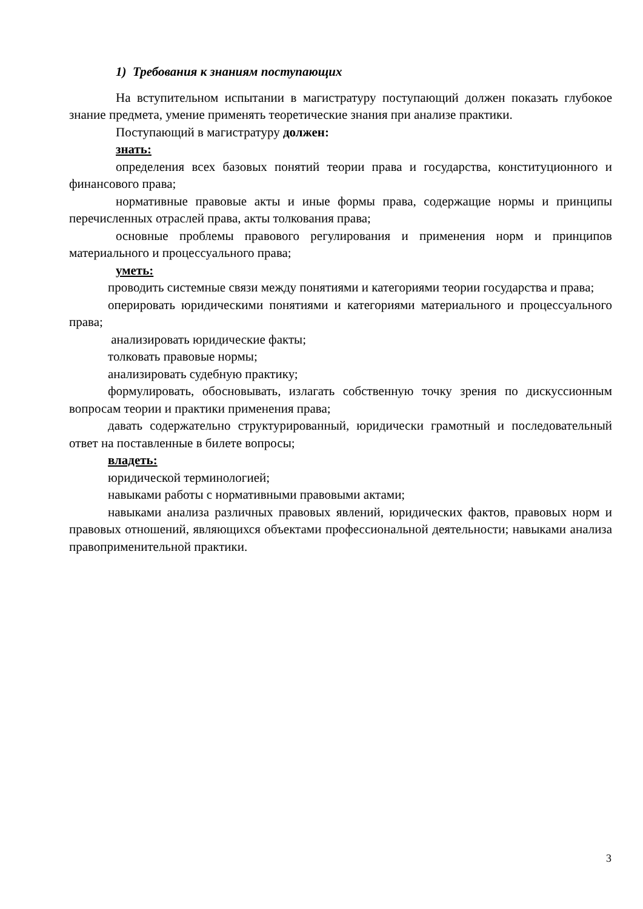1) Требования к знаниям поступающих
На вступительном испытании в магистратуру поступающий должен показать глубокое знание предмета, умение применять теоретические знания при анализе практики.
Поступающий в магистратуру должен:
знать:
определения всех базовых понятий теории права и государства, конституционного и финансового права;
нормативные правовые акты и иные формы права, содержащие нормы и принципы перечисленных отраслей права, акты толкования права;
основные проблемы правового регулирования и применения норм и принципов материального и процессуального права;
уметь:
проводить системные связи между понятиями и категориями теории государства и права;
оперировать юридическими понятиями и категориями материального и процессуального права;
анализировать юридические факты;
толковать правовые нормы;
анализировать судебную практику;
формулировать, обосновывать, излагать собственную точку зрения по дискуссионным вопросам теории и практики применения права;
давать содержательно структурированный, юридически грамотный и последовательный ответ на поставленные в билете вопросы;
владеть:
юридической терминологией;
навыками работы с нормативными правовыми актами;
навыками анализа различных правовых явлений, юридических фактов, правовых норм и правовых отношений, являющихся объектами профессиональной деятельности; навыками анализа правоприменительной практики.
3